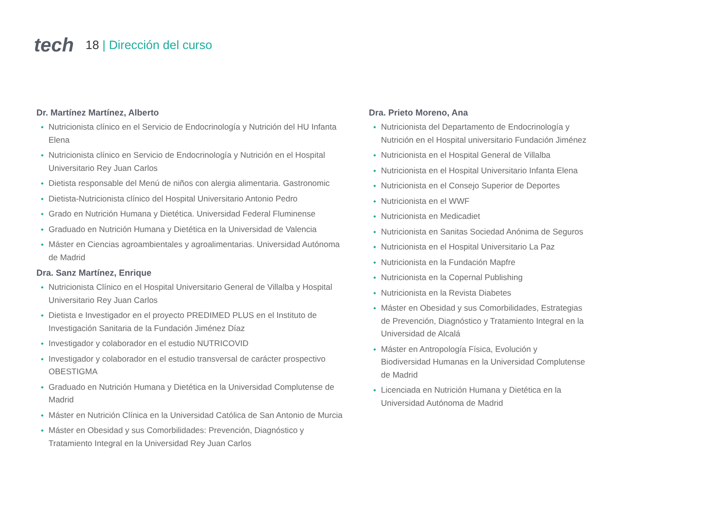tech
18 | Dirección del curso
Dr. Martínez Martínez, Alberto
Nutricionista clínico en el Servicio de Endocrinología y Nutrición del HU Infanta Elena
Nutricionista clínico en Servicio de Endocrinología y Nutrición en el Hospital Universitario Rey Juan Carlos
Dietista responsable del Menú de niños con alergia alimentaria. Gastronomic
Dietista-Nutricionista clínico del Hospital Universitario Antonio Pedro
Grado en Nutrición Humana y Dietética. Universidad Federal Fluminense
Graduado en Nutrición Humana y Dietética en la Universidad de Valencia
Máster en Ciencias agroambientales y agroalimentarias. Universidad Autónoma de Madrid
Dra. Sanz Martínez, Enrique
Nutricionista Clínico en el Hospital Universitario General de Villalba y Hospital Universitario Rey Juan Carlos
Dietista e Investigador en el proyecto PREDIMED PLUS en el Instituto de Investigación Sanitaria de la Fundación Jiménez Díaz
Investigador y colaborador en el estudio NUTRICOVID
Investigador y colaborador en el estudio transversal de carácter prospectivo OBESTIGMA
Graduado en Nutrición Humana y Dietética en la Universidad Complutense de Madrid
Máster en Nutrición Clínica en la Universidad Católica de San Antonio de Murcia
Máster en Obesidad y sus Comorbilidades: Prevención, Diagnóstico y Tratamiento Integral en la Universidad Rey Juan Carlos
Dra. Prieto Moreno, Ana
Nutricionista del Departamento de Endocrinología y Nutrición en el Hospital universitario Fundación Jiménez
Nutricionista en el Hospital General de Villalba
Nutricionista en el Hospital Universitario Infanta Elena
Nutricionista en el Consejo Superior de Deportes
Nutricionista en el WWF
Nutricionista en Medicadiet
Nutricionista en Sanitas Sociedad Anónima de Seguros
Nutricionista en el Hospital Universitario La Paz
Nutricionista en la Fundación Mapfre
Nutricionista en la Copernal Publishing
Nutricionista en la Revista Diabetes
Máster en Obesidad y sus Comorbilidades, Estrategias de Prevención, Diagnóstico y Tratamiento Integral en la Universidad de Alcalá
Máster en Antropología Física, Evolución y Biodiversidad Humanas en la Universidad Complutense de Madrid
Licenciada en Nutrición Humana y Dietética en la Universidad Autónoma de Madrid